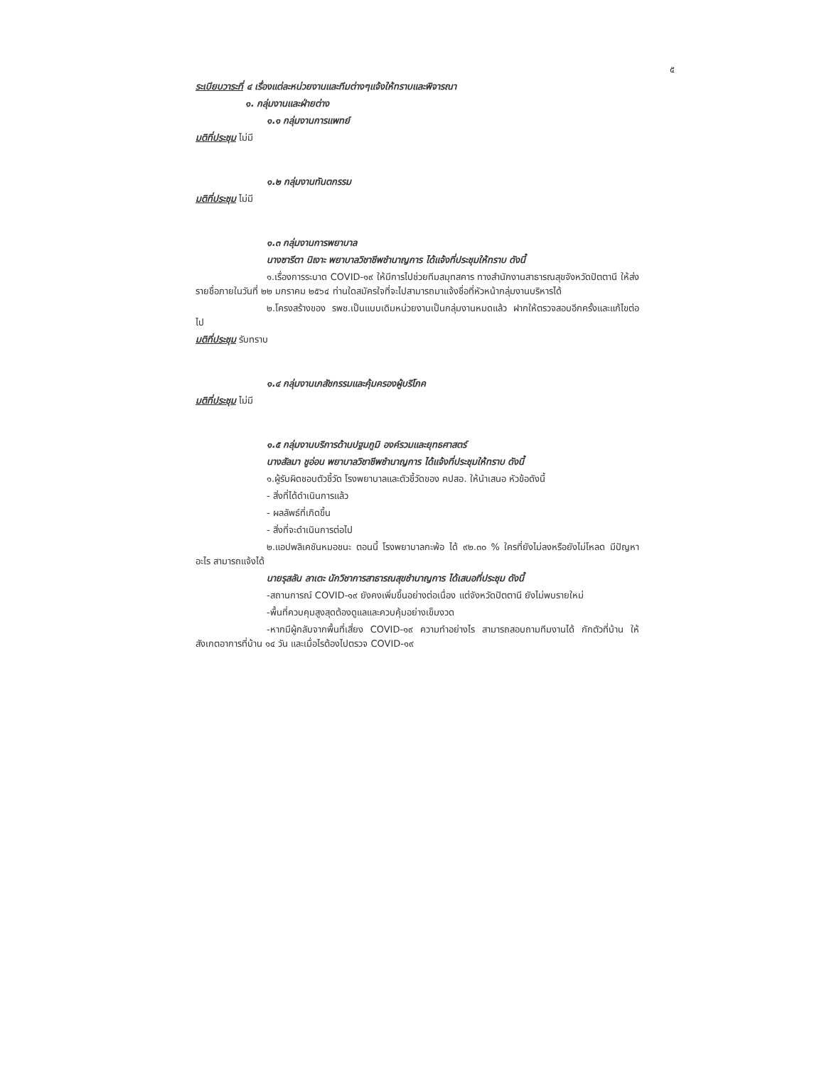๕
ระเบียบวาระที่ ๔ เรื่องแต่ละหน่วยงานและทีมต่างๆแจ้งให้ทราบและพิจารณา
๑. กลุ่มงานและฝ่ายต่าง
๑.๑ กลุ่มงานการแพทย์
มติที่ประชุม ไม่มี
๑.๒ กลุ่มงานทันตกรรม
มติที่ประชุม ไม่มี
๑.๓ กลุ่มงานการพยาบาล
นางซารีตา นิเงาะ พยาบาลวิชาชีพชำนาญการ ได้แจ้งที่ประชุมให้ทราบ ดังนี้
๑.เรื่องการระบาด COVID-๑๙ ให้มีการไปช่วยทีมสมุทสคาร ทางสำนักงานสาธารณสุขจังหวัดปัตตานี ให้ส่งรายชื่อภายในวันที่ ๒๒ มกราคม ๒๕๖๔ ท่านใดสมัครใจที่จะไปสามารถมาแจ้งชื่อที่หัวหน้ากลุ่มงานบริหารได้
๒.โครงสร้างของ รพช.เป็นแบบเดิมหน่วยงานเป็นกลุ่มงานหมดแล้ว ฝากให้ตรวจสอบอีกครั้งและแก้ไขต่อไป
มติที่ประชุม รับทราบ
๑.๔ กลุ่มงานเภสัชกรรมและคุ้มครองผู้บริโภค
มติที่ประชุม ไม่มี
๑.๕ กลุ่มงานบริการด้านปฐมภูมิ องค์รวมและยุทธศาสตร์
นางสัลมา ชูอ่อน พยาบาลวิชาชีพชำนาญการ ได้แจ้งที่ประชุมให้ทราบ ดังนี้
๑.ผู้รับผิดชอบตัวชี้วัด โรงพยาบาลและตัวชี้วัดของ คปสอ. ให้นำเสนอ หัวข้อดังนี้
- สิ่งที่ได้ดำเนินการแล้ว
- ผลลัพธ์ที่เกิดขึ้น
- สิ่งที่จะดำเนินการต่อไป
๒.แอปพลิเคชันหมอชนะ ตอนนี้ โรงพยาบาลกะพ้อ ได้ ๙๒.๓๐ % ใครที่ยังไม่ลงหรือยังไม่โหลด มีปัญหาอะไร สามารถแจ้งได้
นายรุสลัน ลาเตะ นักวิชาการสาธารณสุขชำนาญการ ได้เสนอที่ประชุม ดังนี้
-สถานการณ์ COVID-๑๙ ยังคงเพิ่มขึ้นอย่างต่อเนื่อง แต่จังหวัดปัตตานี ยังไม่พบรายใหม่
-พื้นที่ควบคุมสูงสุดต้องดูแลและควบคุ้มอย่างเข็มงวด
-หากมีผู้กลับจากพื้นที่เสี่ยง COVID-๑๙ ความทำอย่างไร สามารถสอบถามทีมงานได้ กักตัวที่บ้าน ให้สังเกตอาการที่บ้าน ๑๔ วัน และเมื่อไรต้องไปตรวจ COVID-๑๙